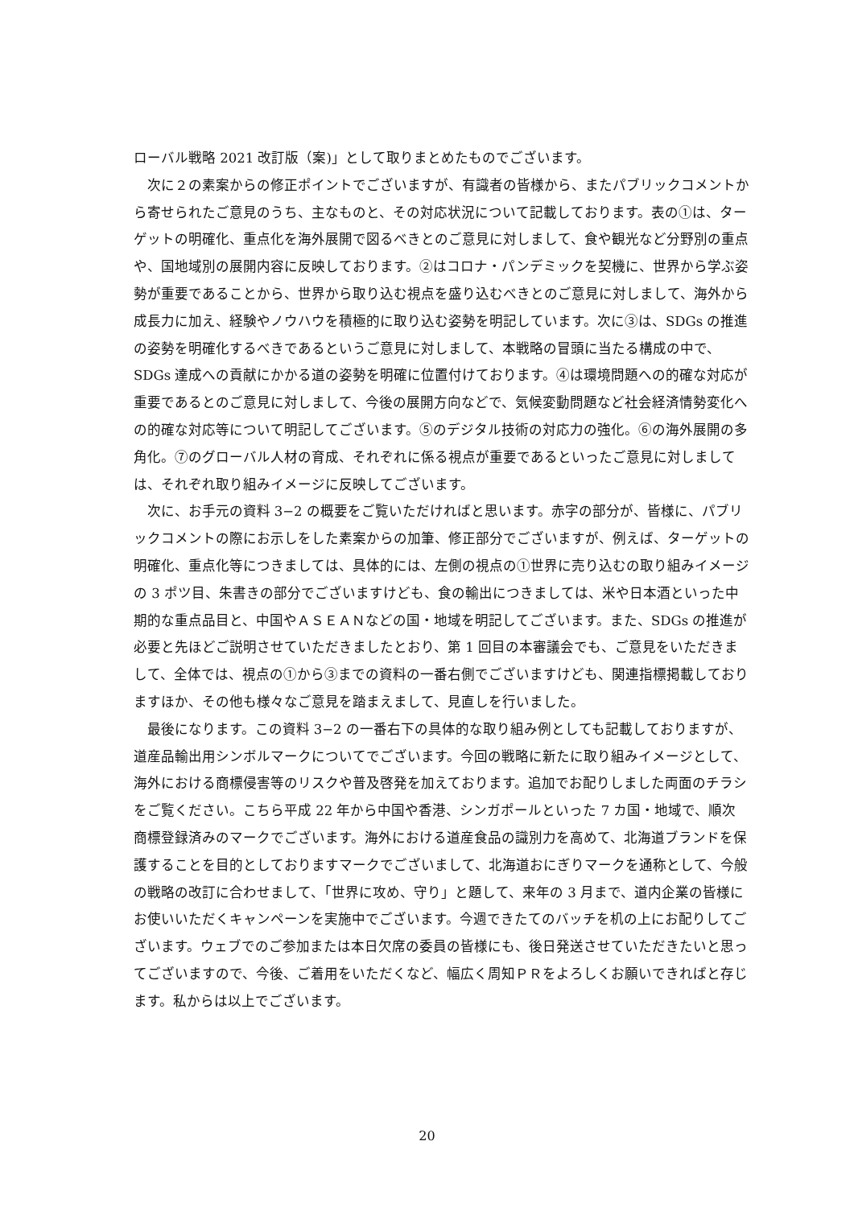ローバル戦略 2021 改訂版（案)」として取りまとめたものでございます。
次に２の素案からの修正ポイントでございますが、有識者の皆様から、またパブリックコメントから寄せられたご意見のうち、主なものと、その対応状況について記載しております。表の①は、ターゲットの明確化、重点化を海外展開で図るべきとのご意見に対しまして、食や観光など分野別の重点や、国地域別の展開内容に反映しております。②はコロナ・パンデミックを契機に、世界から学ぶ姿勢が重要であることから、世界から取り込む視点を盛り込むべきとのご意見に対しまして、海外から成長力に加え、経験やノウハウを積極的に取り込む姿勢を明記しています。次に③は、SDGs の推進の姿勢を明確化するべきであるというご意見に対しまして、本戦略の冒頭に当たる構成の中で、SDGs 達成への貢献にかかる道の姿勢を明確に位置付けております。④は環境問題への的確な対応が重要であるとのご意見に対しまして、今後の展開方向などで、気候変動問題など社会経済情勢変化への的確な対応等について明記してございます。⑤のデジタル技術の対応力の強化。⑥の海外展開の多角化。⑦のグローバル人材の育成、それぞれに係る視点が重要であるといったご意見に対しましては、それぞれ取り組みイメージに反映してございます。
次に、お手元の資料 3−2 の概要をご覧いただければと思います。赤字の部分が、皆様に、パブリックコメントの際にお示しをした素案からの加筆、修正部分でございますが、例えば、ターゲットの明確化、重点化等につきましては、具体的には、左側の視点の①世界に売り込むの取り組みイメージの 3 ポツ目、朱書きの部分でございますけども、食の輸出につきましては、米や日本酒といった中期的な重点品目と、中国やＡＳＥＡＮなどの国・地域を明記してございます。また、SDGs の推進が必要と先ほどご説明させていただきましたとおり、第 1 回目の本審議会でも、ご意見をいただきまして、全体では、視点の①から③までの資料の一番右側でございますけども、関連指標掲載しておりますほか、その他も様々なご意見を踏まえまして、見直しを行いました。
最後になります。この資料 3−2 の一番右下の具体的な取り組み例としても記載しておりますが、道産品輸出用シンボルマークについてでございます。今回の戦略に新たに取り組みイメージとして、海外における商標侵害等のリスクや普及啓発を加えております。追加でお配りしました両面のチラシをご覧ください。こちら平成 22 年から中国や香港、シンガポールといった 7 カ国・地域で、順次商標登録済みのマークでございます。海外における道産食品の識別力を高めて、北海道ブランドを保護することを目的としておりますマークでございまして、北海道おにぎりマークを通称として、今般の戦略の改訂に合わせまして、「世界に攻め、守り」と題して、来年の 3 月まで、道内企業の皆様にお使いいただくキャンペーンを実施中でございます。今週できたてのバッチを机の上にお配りしてございます。ウェブでのご参加または本日欠席の委員の皆様にも、後日発送させていただきたいと思ってございますので、今後、ご着用をいただくなど、幅広く周知ＰＲをよろしくお願いできればと存じます。私からは以上でございます。
20